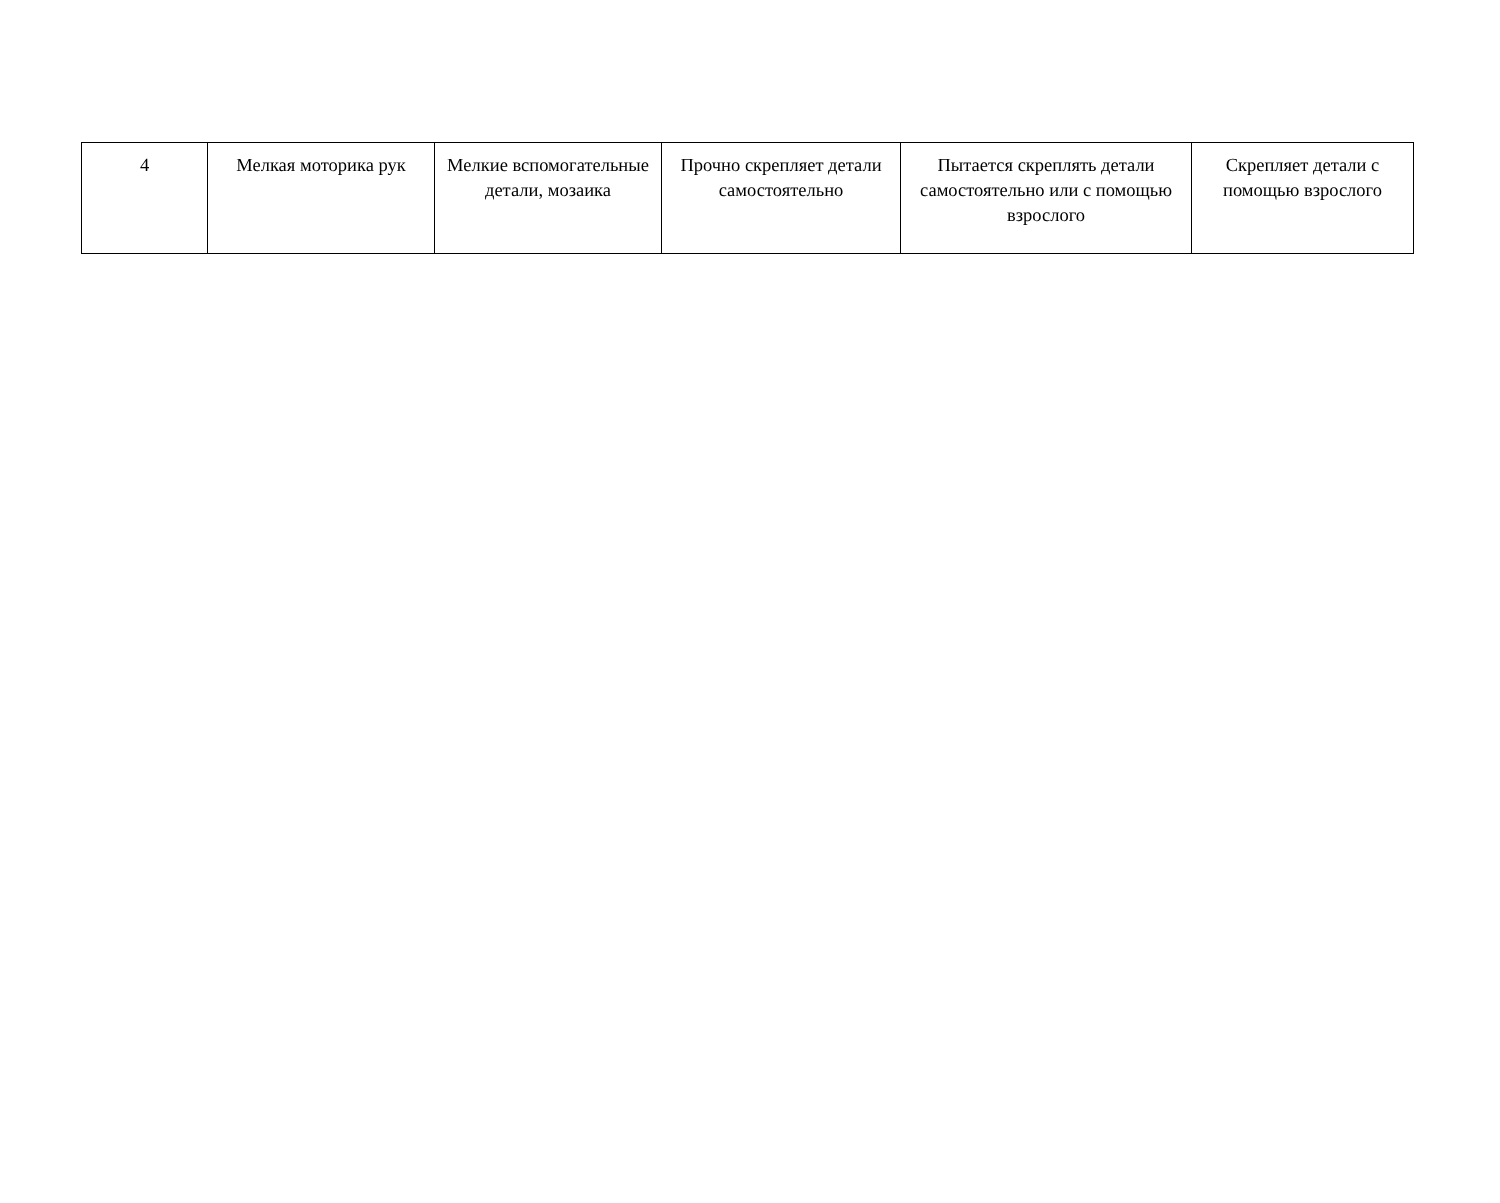| 4 | Мелкая моторика рук | Мелкие вспомогательные детали, мозаика | Прочно скрепляет детали самостоятельно | Пытается скреплять детали самостоятельно или с помощью взрослого | Скрепляет детали с помощью взрослого |